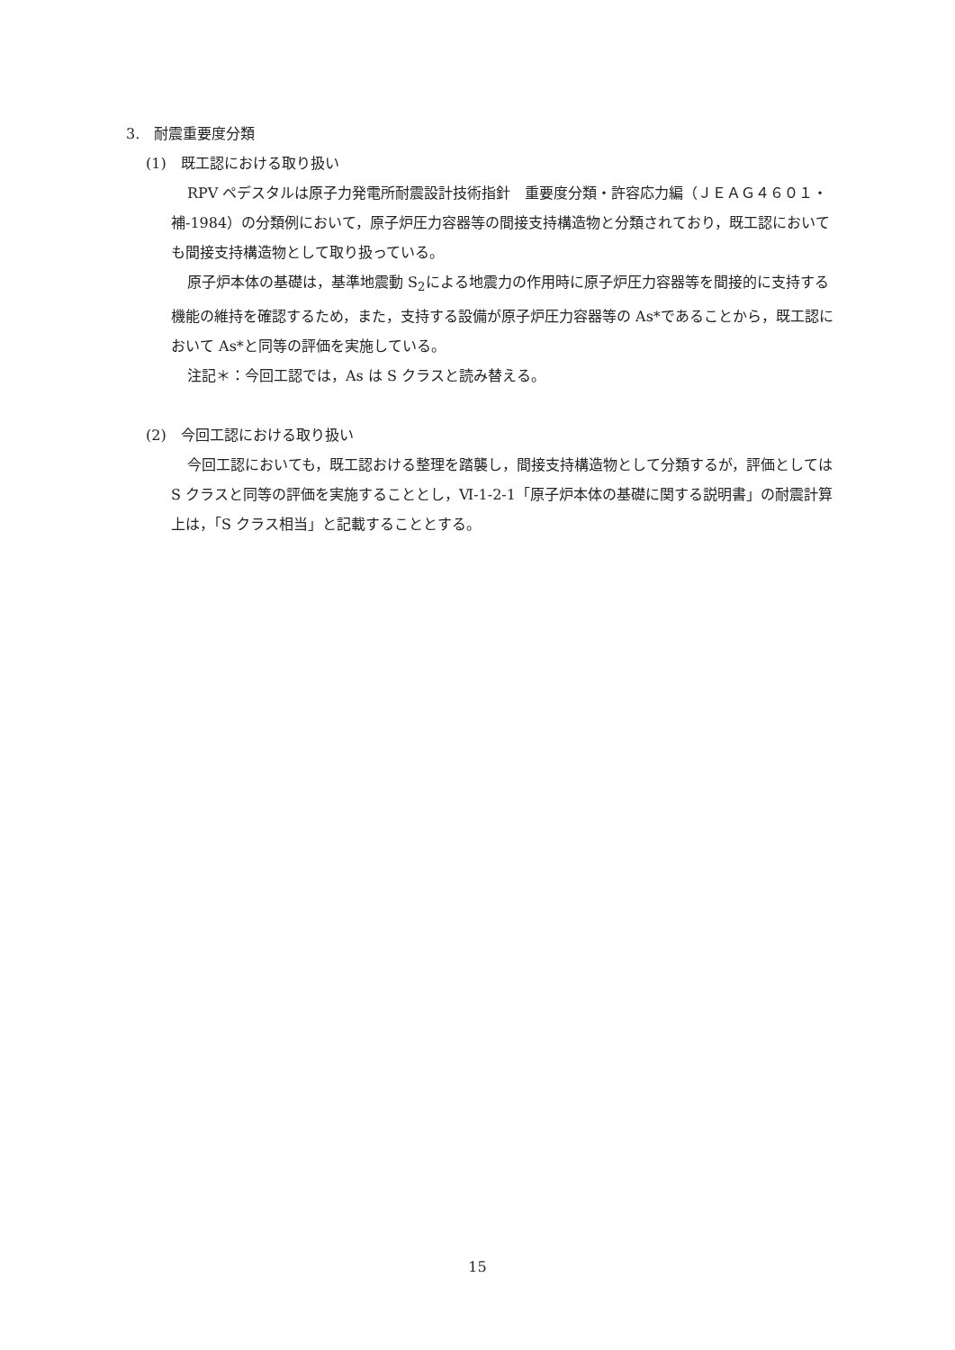3.　耐震重要度分類
(1)　既工認における取り扱い
RPV ペデスタルは原子力発電所耐震設計技術指針　重要度分類・許容応力編（ＪＥＡＧ４６０１・補-1984）の分類例において，原子炉圧力容器等の間接支持構造物と分類されており，既工認においても間接支持構造物として取り扱っている。
原子炉本体の基礎は，基準地震動 S<sub>2</sub>による地震力の作用時に原子炉圧力容器等を間接的に支持する機能の維持を確認するため，また，支持する設備が原子炉圧力容器等の As*であることから，既工認において As*と同等の評価を実施している。
注記＊：今回工認では，As は S クラスと読み替える。
(2)　今回工認における取り扱い
今回工認においても，既工認おける整理を踏襲し，間接支持構造物として分類するが，評価としては S クラスと同等の評価を実施することとし，Ⅵ-1-2-1「原子炉本体の基礎に関する説明書」の耐震計算上は，「S クラス相当」と記載することとする。
15